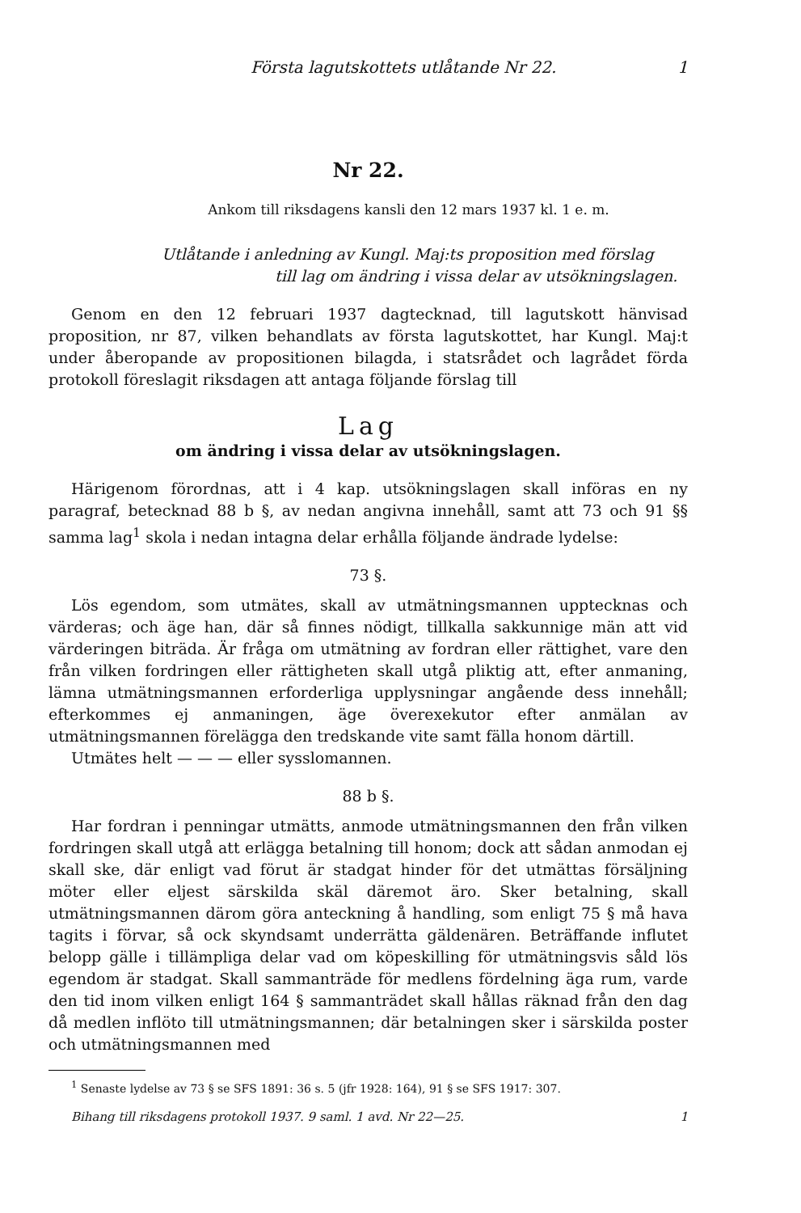Första lagutskottets utlåtande Nr 22. 1
Nr 22.
Ankom till riksdagens kansli den 12 mars 1937 kl. 1 e. m.
Utlåtande i anledning av Kungl. Maj:ts proposition med förslag
till lag om ändring i vissa delar av utsökningslagen.
Genom en den 12 februari 1937 dagtecknad, till lagutskott hänvisad proposition, nr 87, vilken behandlats av första lagutskottet, har Kungl. Maj:t under åberopande av propositionen bilagda, i statsrådet och lagrådet förda protokoll föreslagit riksdagen att antaga följande förslag till
Lag
om ändring i vissa delar av utsökningslagen.
Härigenom förordnas, att i 4 kap. utsökningslagen skall införas en ny paragraf, betecknad 88 b §, av nedan angivna innehåll, samt att 73 och 91 §§ samma lag<sup>1</sup> skola i nedan intagna delar erhålla följande ändrade lydelse:
73 §.
Lös egendom, som utmätes, skall av utmätningsmannen upptecknas och värderas; och äge han, där så finnes nödigt, tillkalla sakkunnige män att vid värderingen biträda. Är fråga om utmätning av fordran eller rättighet, vare den från vilken fordringen eller rättigheten skall utgå pliktig att, efter anmaning, lämna utmätningsmannen erforderliga upplysningar angående dess innehåll; efterkommes ej anmaningen, äge överexekutor efter anmälan av utmätningsmannen förelägga den tredskande vite samt fälla honom därtill.
Utmätes helt — — — eller sysslomannen.
88 b §.
Har fordran i penningar utmätts, anmode utmätningsmannen den från vilken fordringen skall utgå att erlägga betalning till honom; dock att sådan anmodan ej skall ske, där enligt vad förut är stadgat hinder för det utmättas försäljning möter eller eljest särskilda skäl däremot äro. Sker betalning, skall utmätningsmannen därom göra anteckning å handling, som enligt 75 § må hava tagits i förvar, så ock skyndsamt underrätta gäldenären. Beträffande influtet belopp gälle i tillämpliga delar vad om köpeskilling för utmätningsvis såld lös egendom är stadgat. Skall sammanträde för medlens fördelning äga rum, varde den tid inom vilken enligt 164 § sammanträdet skall hållas räknad från den dag då medlen inflöto till utmätningsmannen; där betalningen sker i särskilda poster och utmätningsmannen med
<sup>1</sup> Senaste lydelse av 73 § se SFS 1891: 36 s. 5 (jfr 1928: 164), 91 § se SFS 1917: 307.
Bihang till riksdagens protokoll 1937. 9 saml. 1 avd. Nr 22—25. 1